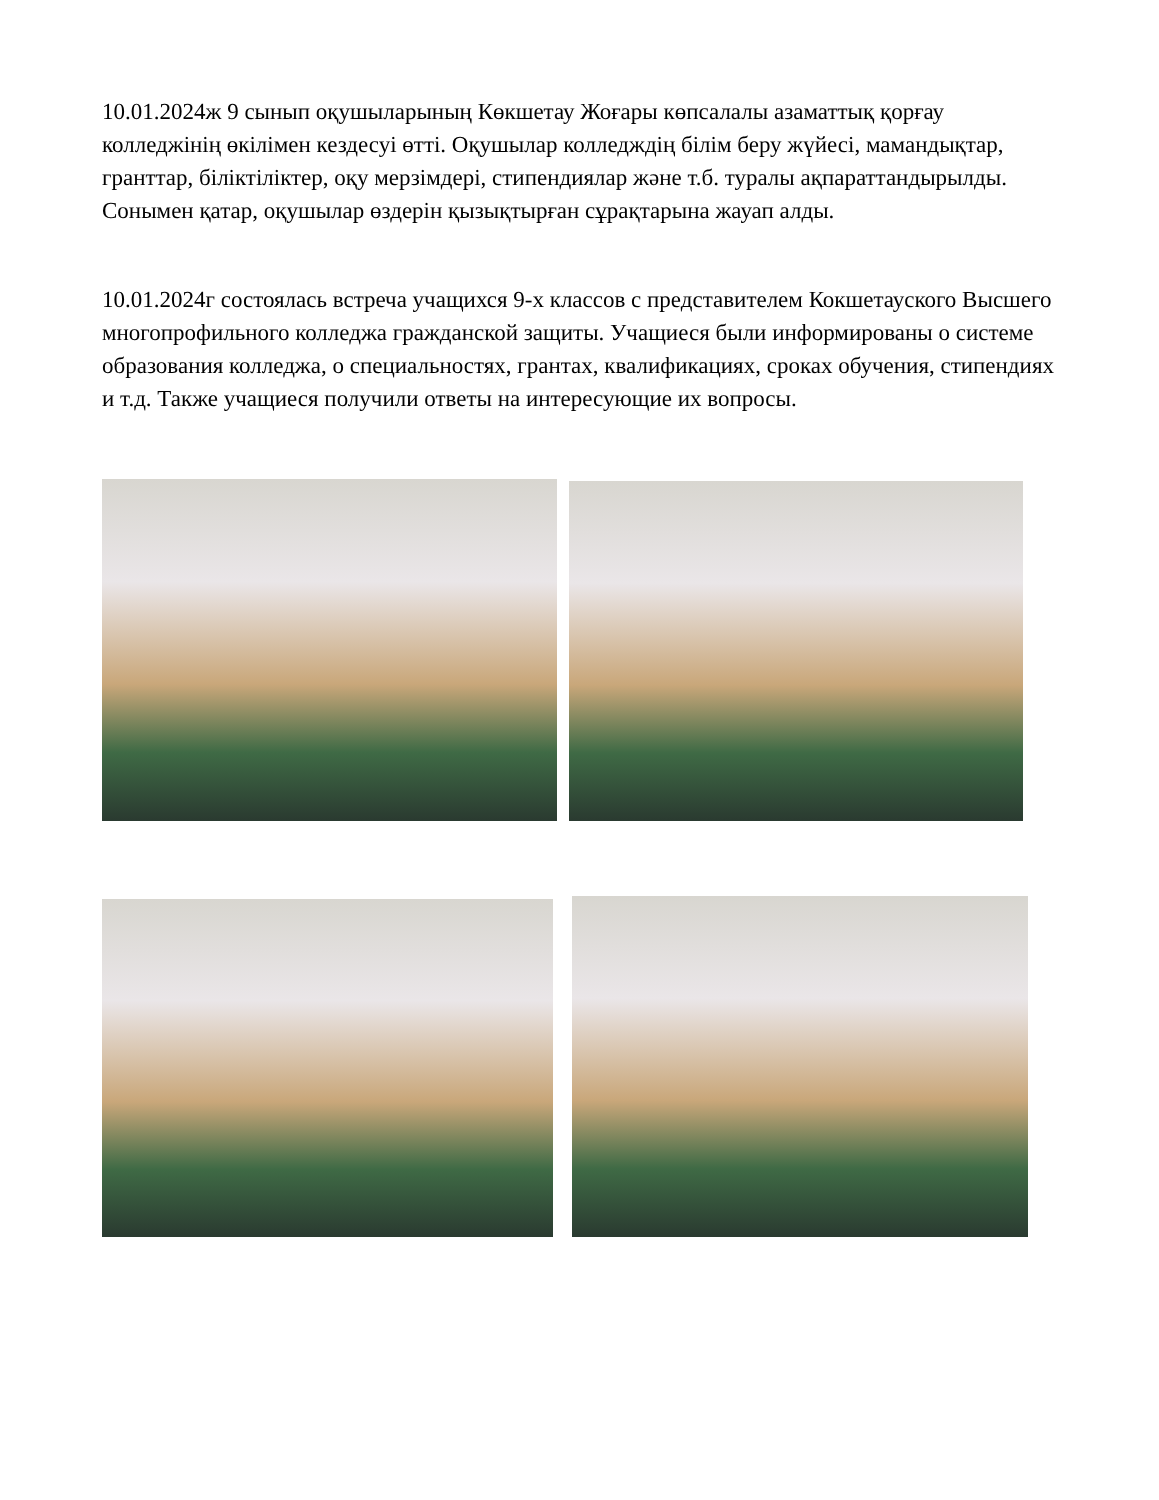10.01.2024ж 9 сынып оқушыларының Көкшетау Жоғары көпсалалы азаматтық қорғау колледжінің өкілімен кездесуі өтті. Оқушылар колледждің білім беру жүйесі, мамандықтар, гранттар, біліктіліктер, оқу мерзімдері, стипендиялар және т.б. туралы ақпараттандырылды. Сонымен қатар, оқушылар өздерін қызықтырған сұрақтарына жауап алды.
10.01.2024г состоялась встреча учащихся 9-х классов с представителем Кокшетауского Высшего многопрофильного колледжа гражданской защиты. Учащиеся были информированы о системе образования колледжа, о специальностях, грантах, квалификациях, сроках обучения, стипендиях и т.д. Также учащиеся получили ответы на интересующие их вопросы.